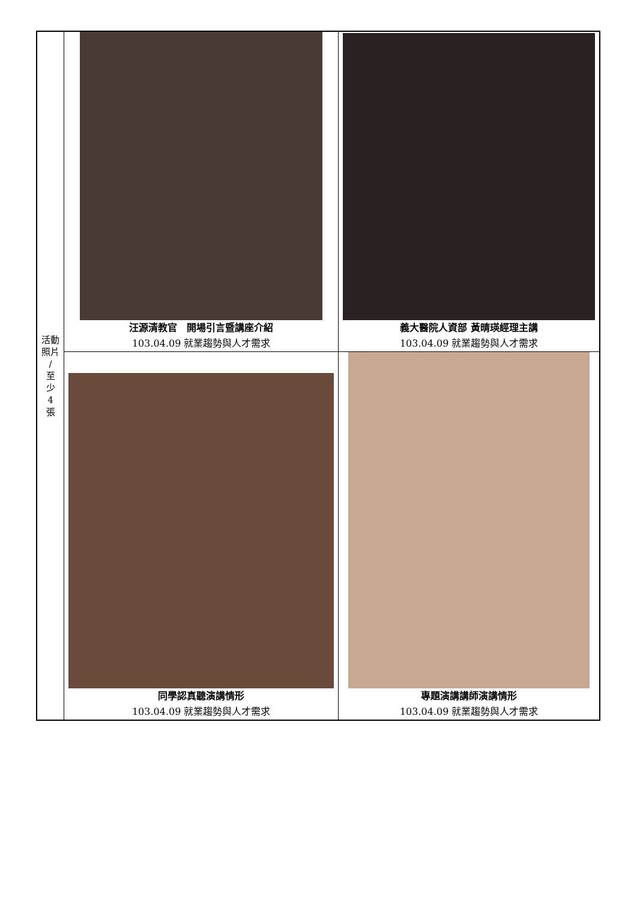| 活動 照片 / 至 少 4 張 | 汪源清教官 開場引言暨講座介紹 103.04.09 就業趨勢與人才需求 | 義大醫院人資部 黃晴瑛經理主講 103.04.09 就業趨勢與人才需求 |
| | 同學認真聽演講情形 103.04.09 就業趨勢與人才需求 | 專題演講講師演講情形 103.04.09 就業趨勢與人才需求 |